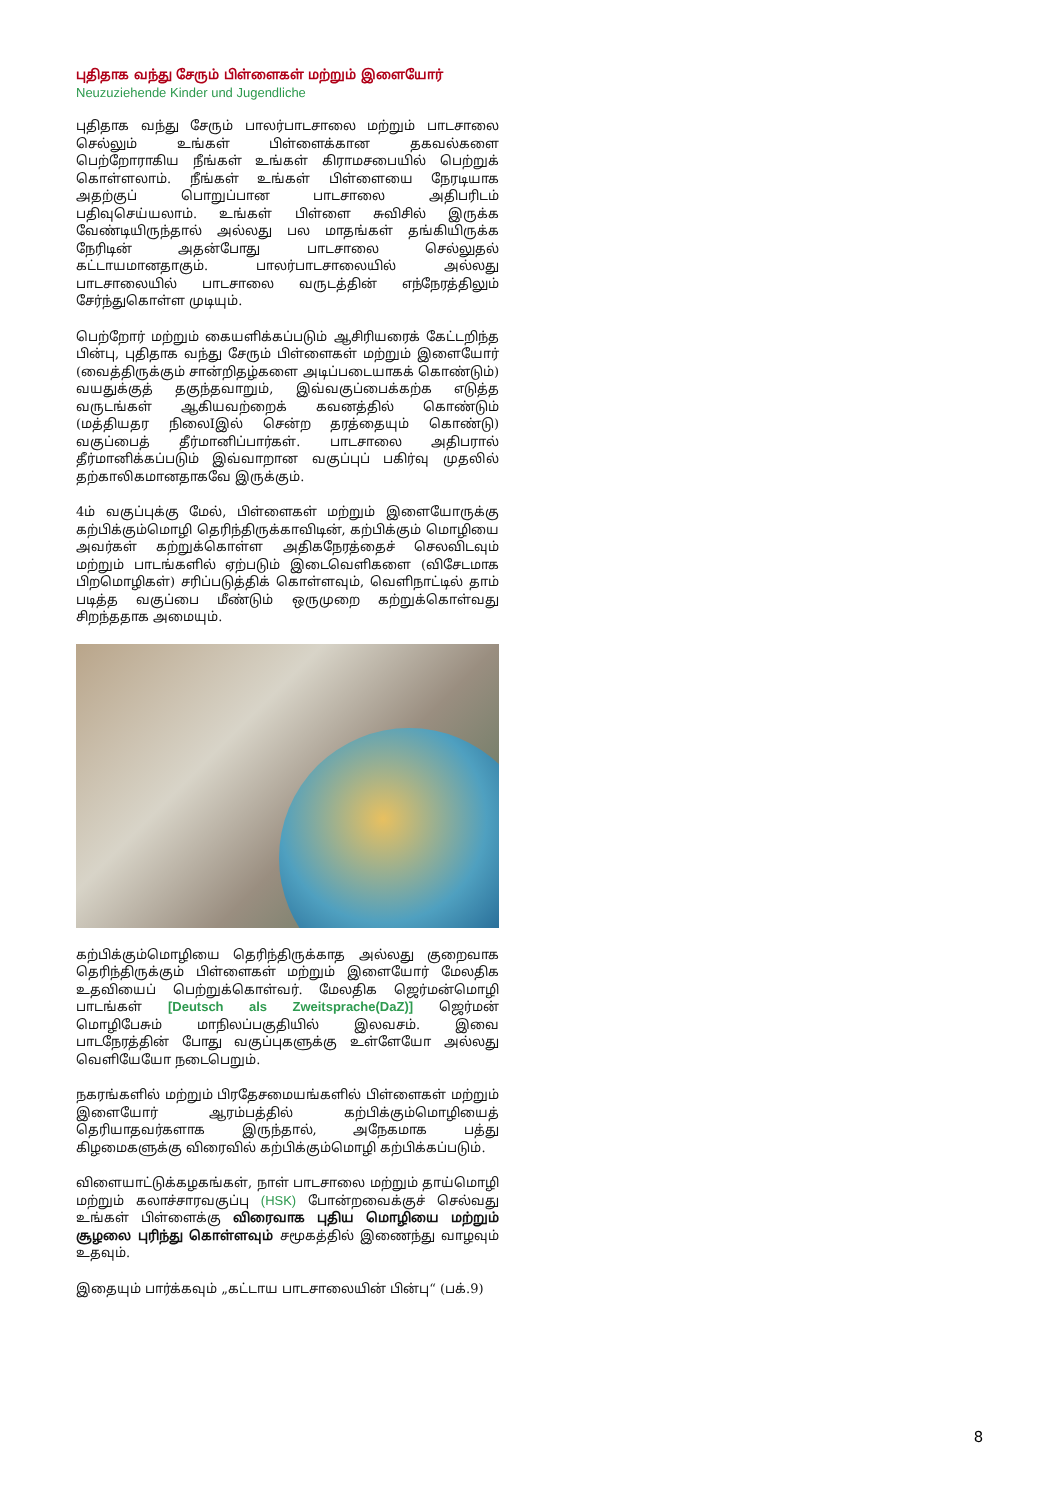புதிதாக வந்து சேரும் பிள்ளைகள் மற்றும் இளையோர்
Neuzuziehende Kinder und Jugendliche
புதிதாக வந்து சேரும் பாலர்பாடசாலை மற்றும் பாடசாலை செல்லும் உங்கள் பிள்ளைக்கான தகவல்களை பெற்றோராகிய நீங்கள் உங்கள் கிராமசபையில் பெற்றுக் கொள்ளலாம். நீங்கள் உங்கள் பிள்ளையை நேரடியாக அதற்குப் பொறுப்பான பாடசாலை அதிபரிடம் பதிவுசெய்யலாம். உங்கள் பிள்ளை சுவிசில் இருக்க வேண்டியிருந்தால் அல்லது பல மாதங்கள் தங்கியிருக்க நேரிடின் அதன்போது பாடசாலை செல்லுதல் கட்டாயமானதாகும். பாலர்பாடசாலையில் அல்லது பாடசாலையில் பாடசாலை வருடத்தின் எந்நேரத்திலும் சேர்ந்துகொள்ள முடியும்.
பெற்றோர் மற்றும் கையளிக்கப்படும் ஆசிரியரைக் கேட்டறிந்த பின்பு, புதிதாக வந்து சேரும் பிள்ளைகள் மற்றும் இளையோர் (வைத்திருக்கும் சான்றிதழ்களை அடிப்படையாகக் கொண்டும்) வயதுக்குத் தகுந்தவாறும், இவ்வகுப்பைக்கற்க எடுத்த வருடங்கள் ஆகியவற்றைக் கவனத்தில் கொண்டும் (மத்தியதர நிலைIஇல் சென்ற தரத்தையும் கொண்டு) வகுப்பைத் தீர்மானிப்பார்கள். பாடசாலை அதிபரால் தீர்மானிக்கப்படும் இவ்வாறான வகுப்புப் பகிர்வு முதலில் தற்காலிகமானதாகவே இருக்கும்.
4ம் வகுப்புக்கு மேல், பிள்ளைகள் மற்றும் இளையோருக்கு கற்பிக்கும்மொழி தெரிந்திருக்காவிடின், கற்பிக்கும் மொழியை அவர்கள் கற்றுக்கொள்ள அதிகநேரத்தைச் செலவிடவும் மற்றும் பாடங்களில் ஏற்படும் இடைவெளிகளை (விசேடமாக பிறமொழிகள்) சரிப்படுத்திக் கொள்ளவும், வெளிநாட்டில் தாம் படித்த வகுப்பை மீண்டும் ஒருமுறை கற்றுக்கொள்வது சிறந்ததாக அமையும்.
கற்பிக்கும்மொழியை தெரிந்திருக்காத அல்லது குறைவாக தெரிந்திருக்கும் பிள்ளைகள் மற்றும் இளையோர் மேலதிக உதவியைப் பெற்றுக்கொள்வர். மேலதிக ஜெர்மன்மொழி பாடங்கள் [Deutsch als Zweitsprache(DaZ)] ஜெர்மன் மொழிபேசும் மாநிலப்பகுதியில் இலவசம். இவை பாடநேரத்தின் போது வகுப்புகளுக்கு உள்ளேயோ அல்லது வெளியேயோ நடைபெறும்.
நகரங்களில் மற்றும் பிரதேசமையங்களில் பிள்ளைகள் மற்றும் இளையோர் ஆரம்பத்தில் கற்பிக்கும்மொழியைத் தெரியாதவர்களாக இருந்தால், அநேகமாக பத்து கிழமைகளுக்கு விரைவில் கற்பிக்கும்மொழி கற்பிக்கப்படும்.
விளையாட்டுக்கழகங்கள், நாள் பாடசாலை மற்றும் தாய்மொழி மற்றும் கலாச்சாரவகுப்பு (HSK) போன்றவைக்குச் செல்வது உங்கள் பிள்ளைக்கு விரைவாக புதிய மொழியை மற்றும் சூழலை புரிந்து கொள்ளவும் சமூகத்தில் இணைந்து வாழவும் உதவும்.
இதையும் பார்க்கவும் „கட்டாய பாடசாலையின் பின்பு“ (பக்.9)
8